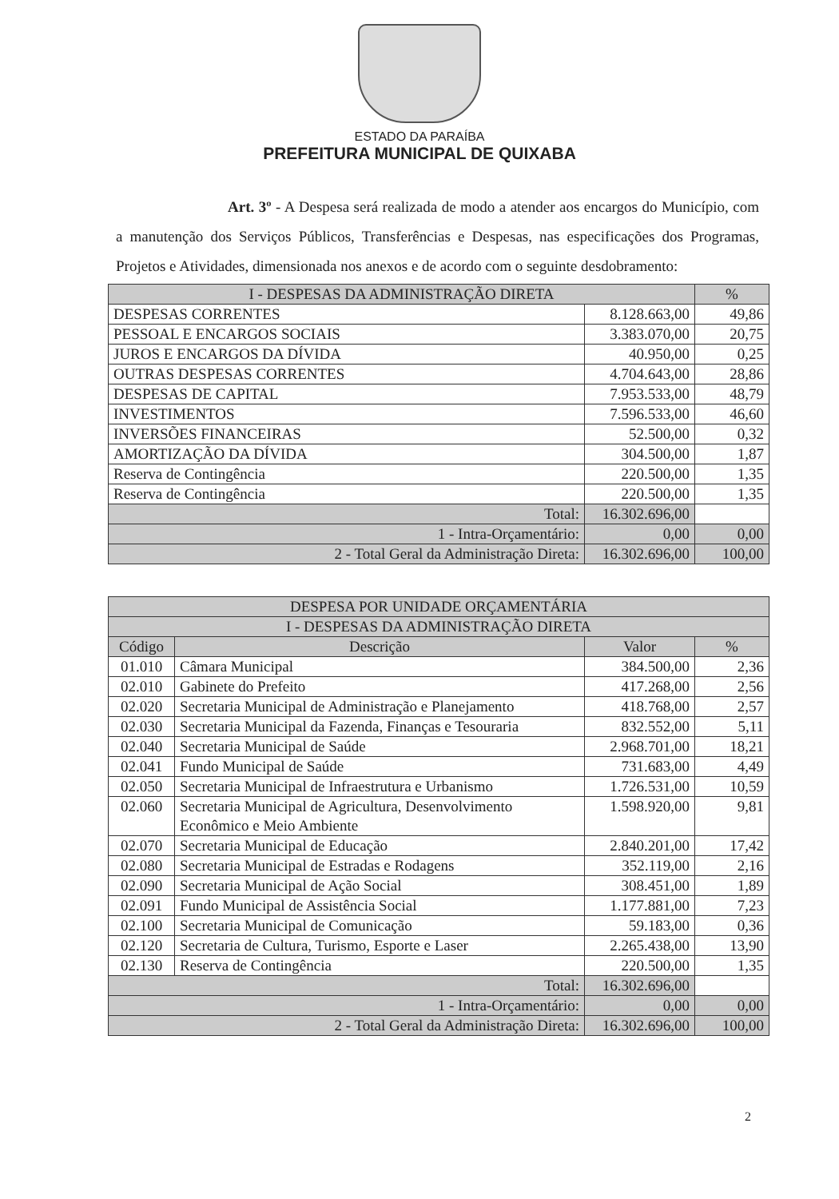ESTADO DA PARAÍBA
PREFEITURA MUNICIPAL DE QUIXABA
Art. 3º - A Despesa será realizada de modo a atender aos encargos do Município, com a manutenção dos Serviços Públicos, Transferências e Despesas, nas especificações dos Programas, Projetos e Atividades, dimensionada nos anexos e de acordo com o seguinte desdobramento:
| I - DESPESAS DA ADMINISTRAÇÃO DIRETA | | % |
| --- | --- | --- |
| DESPESAS CORRENTES | 8.128.663,00 | 49,86 |
| PESSOAL E ENCARGOS SOCIAIS | 3.383.070,00 | 20,75 |
| JUROS E ENCARGOS DA DÍVIDA | 40.950,00 | 0,25 |
| OUTRAS DESPESAS CORRENTES | 4.704.643,00 | 28,86 |
| DESPESAS DE CAPITAL | 7.953.533,00 | 48,79 |
| INVESTIMENTOS | 7.596.533,00 | 46,60 |
| INVERSÕES FINANCEIRAS | 52.500,00 | 0,32 |
| AMORTIZAÇÃO DA DÍVIDA | 304.500,00 | 1,87 |
| Reserva de Contingência | 220.500,00 | 1,35 |
| Reserva de Contingência | 220.500,00 | 1,35 |
| Total: | 16.302.696,00 | |
| 1 - Intra-Orçamentário: | 0,00 | 0,00 |
| 2 - Total Geral da Administração Direta: | 16.302.696,00 | 100,00 |
| DESPESA POR UNIDADE ORÇAMENTÁRIA | | | |
| --- | --- | --- | --- |
| I - DESPESAS DA ADMINISTRAÇÃO DIRETA | | | |
| Código | Descrição | Valor | % |
| 01.010 | Câmara Municipal | 384.500,00 | 2,36 |
| 02.010 | Gabinete do Prefeito | 417.268,00 | 2,56 |
| 02.020 | Secretaria Municipal de Administração e Planejamento | 418.768,00 | 2,57 |
| 02.030 | Secretaria Municipal da Fazenda, Finanças e Tesouraria | 832.552,00 | 5,11 |
| 02.040 | Secretaria Municipal de Saúde | 2.968.701,00 | 18,21 |
| 02.041 | Fundo Municipal de Saúde | 731.683,00 | 4,49 |
| 02.050 | Secretaria Municipal de Infraestrutura e Urbanismo | 1.726.531,00 | 10,59 |
| 02.060 | Secretaria Municipal de Agricultura, Desenvolvimento Econômico e Meio Ambiente | 1.598.920,00 | 9,81 |
| 02.070 | Secretaria Municipal de Educação | 2.840.201,00 | 17,42 |
| 02.080 | Secretaria Municipal de Estradas e Rodagens | 352.119,00 | 2,16 |
| 02.090 | Secretaria Municipal de Ação Social | 308.451,00 | 1,89 |
| 02.091 | Fundo Municipal de Assistência Social | 1.177.881,00 | 7,23 |
| 02.100 | Secretaria Municipal de Comunicação | 59.183,00 | 0,36 |
| 02.120 | Secretaria de Cultura, Turismo, Esporte e Laser | 2.265.438,00 | 13,90 |
| 02.130 | Reserva de Contingência | 220.500,00 | 1,35 |
| Total: | | 16.302.696,00 | |
| 1 - Intra-Orçamentário: | | 0,00 | 0,00 |
| 2 - Total Geral da Administração Direta: | | 16.302.696,00 | 100,00 |
2